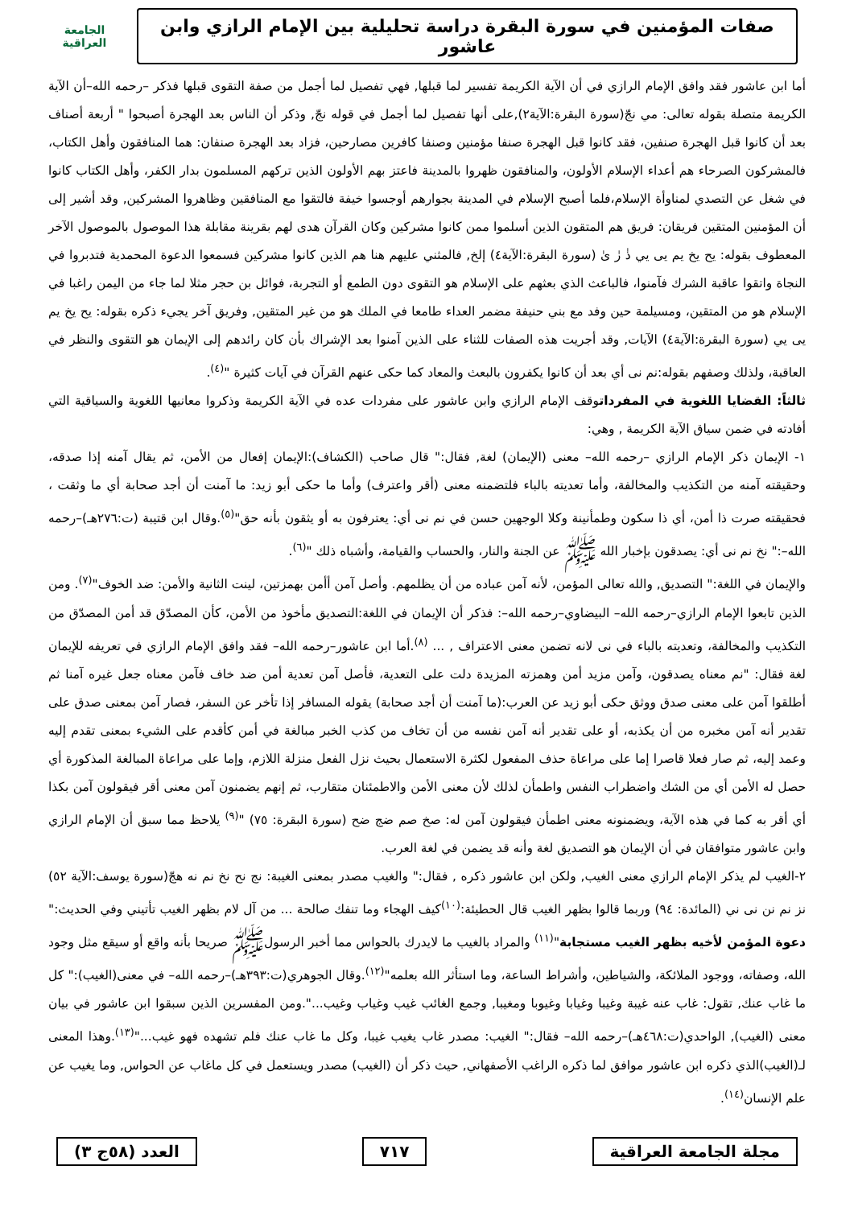صفات المؤمنين في سورة البقرة دراسة تحليلية بين الإمام الرازي وابن عاشور
الجامعة العراقية
أما ابن عاشور فقد وافق الإمام الرازي في أن الآية الكريمة تفسير لما قبلها, فهي تفصيل لما أجمل من صفة التقوى قبلها فذكر –رحمه الله–أن الآية الكريمة متصلة بقوله تعالى: مي نجّ(سورة البقرة:الآية٢),على أنها تفصيل لما أجمل في قوله نجّ, وذكر أن الناس بعد الهجرة أصبحوا " أربعة أصناف بعد أن كانوا قبل الهجرة صنفين، فقد كانوا قبل الهجرة صنفا مؤمنين وصنفا كافرين مصارحين، فزاد بعد الهجرة صنفان: هما المنافقون وأهل الكتاب، فالمشركون الصرحاء هم أعداء الإسلام الأولون، والمنافقون ظهروا بالمدينة فاعتز بهم الأولون الذين تركهم المسلمون بدار الكفر، وأهل الكتاب كانوا في شغل عن التصدي لمناوأة الإسلام،فلما أصبح الإسلام في المدينة بجوارهم أوجسوا خيفة فالتقوا مع المنافقين وظاهروا المشركين, وقد أشير إلى أن المؤمنين المتقين فريقان: فريق هم المتقون الذين أسلموا ممن كانوا مشركين وكان القرآن هدى لهم بقرينة مقابلة هذا الموصول بالموصول الآخر المعطوف بقوله: يح يخ يم يى يي ذٰ رٰ ىٰ (سورة البقرة:الآية٤) إلخ, فالمثني عليهم هنا هم الذين كانوا مشركين فسمعوا الدعوة المحمدية فتدبروا في النجاة واتقوا عاقبة الشرك فآمنوا، فالباعث الذي بعثهم على الإسلام هو التقوى دون الطمع أو التجربة، فوائل بن حجر مثلا لما جاء من اليمن راغبا في الإسلام هو من المتقين، ومسيلمة حين وفد مع بني حنيفة مضمر العداء طامعا في الملك هو من غير المتقين, وفريق آخر يجيء ذكره بقوله: يح يخ يم يى يي (سورة البقرة:الآية٤) الآيات, وقد أجريت هذه الصفات للثناء على الذين آمنوا بعد الإشراك بأن كان رائدهم إلى الإيمان هو التقوى والنظر في العاقبة، ولذلك وصفهم بقوله:نم نى أي بعد أن كانوا يكفرون بالبعث والمعاد كما حكى عنهم القرآن في آيات كثيرة "<sup>(٤)</sup>.
ثالثاً: القضايا اللغوية في المفرداتوقف الإمام الرازي وابن عاشور على مفردات عده في الآية الكريمة وذكروا معانيها اللغوية والسياقية التي أفادته في ضمن سياق الآية الكريمة , وهي:
١- الإيمان ذكر الإمام الرازي –رحمه الله– معنى (الإيمان) لغة, فقال:" قال صاحب (الكشاف):الإيمان إفعال من الأمن، ثم يقال آمنه إذا صدقه، وحقيقته آمنه من التكذيب والمخالفة، وأما تعديته بالباء فلتضمنه معنى (أقر واعترف) وأما ما حكى أبو زيد: ما آمنت أن أجد صحابة أي ما وثقت ، فحقيقته صرت ذا أمن، أي ذا سكون وطمأنينة وكلا الوجهين حسن في نم نى أي: يعترفون به أو يثقون بأنه حق"<sup>(٥)</sup>.وقال ابن قتيبة (ت:٢٧٦هـ)–رحمه الله–:" نخ نم نى أي: يصدقون بإخبار الله ﷺ عن الجنة والنار، والحساب والقيامة، وأشباه ذلك "<sup>(٦)</sup>.
والإيمان في اللغة:" التصديق, والله تعالى المؤمن، لأنه آمن عباده من أن يظلمهم. وأصل آمن أأمن بهمزتين، لينت الثانية والأمن: ضد الخوف"<sup>(٧)</sup>. ومن الذين تابعوا الإمام الرازي–رحمه الله– البيضاوي–رحمه الله–: فذكر أن الإيمان في اللغة:التصديق مأخوذ من الأمن، كأن المصدّق قد أمن المصدّق من التكذيب والمخالفة، وتعديته بالباء في نى لانه تضمن معنى الاعتراف , ... <sup>(٨)</sup>.أما ابن عاشور–رحمه الله– فقد وافق الإمام الرازي في تعريفه للإيمان لغة فقال: "نم معناه يصدقون، وآمن مزيد أمن وهمزته المزيدة دلت على التعدية، فأصل آمن تعدية أمن ضد خاف فآمن معناه جعل غيره آمنا ثم أطلقوا آمن على معنى صدق ووثق حكى أبو زيد عن العرب:(ما آمنت أن أجد صحابة) يقوله المسافر إذا تأخر عن السفر، فصار آمن بمعنى صدق على تقدير أنه آمن مخبره من أن يكذبه، أو على تقدير أنه آمن نفسه من أن تخاف من كذب الخبر مبالغة في أمن كأقدم على الشيء بمعنى تقدم إليه وعمد إليه، ثم صار فعلا قاصرا إما على مراعاة حذف المفعول لكثرة الاستعمال بحيث نزل الفعل منزلة اللازم، وإما على مراعاة المبالغة المذكورة أي حصل له الأمن أي من الشك واضطراب النفس واطمأن لذلك لأن معنى الأمن والاطمئنان متقارب، ثم إنهم يضمنون آمن معنى أقر فيقولون آمن بكذا أي أقر به كما في هذه الآية، ويضمنونه معنى اطمأن فيقولون آمن له: صخ صم ضج ضح (سورة البقرة: ٧٥) "<sup>(٩)</sup> يلاحظ مما سبق أن الإمام الرازي وابن عاشور متوافقان في أن الإيمان هو التصديق لغة وأنه قد يضمن في لغة العرب.
٢-الغيب لم يذكر الإمام الرازي معنى الغيب, ولكن ابن عاشور ذكره , فقال:" والغيب مصدر بمعنى الغيبة: نج نح نخ نم نه هجّ(سورة يوسف:الآية ٥٢) نز نم نن نى ني (المائدة: ٩٤) وربما قالوا بظهر الغيب قال الحطيئة:<sup>(١٠)</sup>كيف الهجاء وما تنفك صالحة ... من آل لام بظهر الغيب تأتيني وفي الحديث:" دعوة المؤمن لأخيه بظهر الغيب مستجابة"<sup>(١١)</sup> والمراد بالغيب ما لايدرك بالحواس مما أخبر الرسولﷺ صريحا بأنه واقع أو سيقع مثل وجود الله، وصفاته، ووجود الملائكة، والشياطين، وأشراط الساعة، وما استأثر الله بعلمه"<sup>(١٢)</sup>.وقال الجوهري(ت:٣٩٣هـ)–رحمه الله– في معنى(الغيب):" كل ما غاب عنك, تقول: غاب عنه غيبة وغيبا وغيابا وغيوبا ومغيبا, وجمع الغائب غيب وغياب وغيب...".ومن المفسرين الذين سبقوا ابن عاشور في بيان معنى (الغيب), الواحدي(ت:٤٦٨هـ)–رحمه الله– فقال:" الغيب: مصدر غاب يغيب غيبا، وكل ما غاب عنك فلم تشهده فهو غيب..."<sup>(١٣)</sup>.وهذا المعنى لـ(الغيب)الذي ذكره ابن عاشور موافق لما ذكره الراغب الأصفهاني, حيث ذكر أن (الغيب) مصدر ويستعمل في كل ماغاب عن الحواس, وما يغيب عن علم الإنسان<sup>(١٤)</sup>.
مجلة الجامعة العراقية ٧١٧ العدد (٥٨ج ٣)